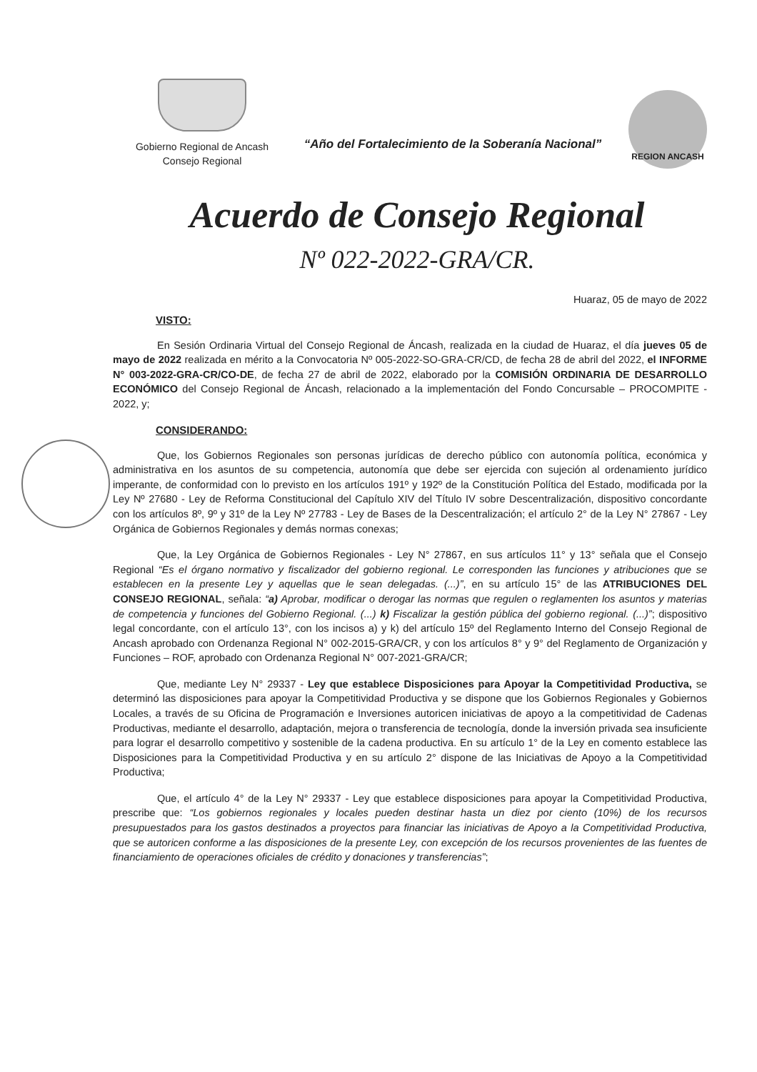Gobierno Regional de Ancash
Consejo Regional
“Año del Fortalecimiento de la Soberanía Nacional”
REGION ANCASH
Acuerdo de Consejo Regional
Nº 022-2022-GRA/CR.
Huaraz, 05 de mayo de 2022
VISTO:
En Sesión Ordinaria Virtual del Consejo Regional de Áncash, realizada en la ciudad de Huaraz, el día jueves 05 de mayo de 2022 realizada en mérito a la Convocatoria Nº 005-2022-SO-GRA-CR/CD, de fecha 28 de abril del 2022, el INFORME N° 003-2022-GRA-CR/CO-DE, de fecha 27 de abril de 2022, elaborado por la COMISIÓN ORDINARIA DE DESARROLLO ECONÓMICO del Consejo Regional de Áncash, relacionado a la implementación del Fondo Concursable – PROCOMPITE - 2022, y;
CONSIDERANDO:
Que, los Gobiernos Regionales son personas jurídicas de derecho público con autonomía política, económica y administrativa en los asuntos de su competencia, autonomía que debe ser ejercida con sujeción al ordenamiento jurídico imperante, de conformidad con lo previsto en los artículos 191º y 192º de la Constitución Política del Estado, modificada por la Ley Nº 27680 - Ley de Reforma Constitucional del Capítulo XIV del Título IV sobre Descentralización, dispositivo concordante con los artículos 8º, 9º y 31º de la Ley Nº 27783 - Ley de Bases de la Descentralización; el artículo 2° de la Ley N° 27867 - Ley Orgánica de Gobiernos Regionales y demás normas conexas;
Que, la Ley Orgánica de Gobiernos Regionales - Ley N° 27867, en sus artículos 11° y 13° señala que el Consejo Regional “Es el órgano normativo y fiscalizador del gobierno regional. Le corresponden las funciones y atribuciones que se establecen en la presente Ley y aquellas que le sean delegadas. (...)”, en su artículo 15° de las ATRIBUCIONES DEL CONSEJO REGIONAL, señala: “a) Aprobar, modificar o derogar las normas que regulen o reglamenten los asuntos y materias de competencia y funciones del Gobierno Regional. (...) k) Fiscalizar la gestión pública del gobierno regional. (...)”; dispositivo legal concordante, con el artículo 13°, con los incisos a) y k) del artículo 15º del Reglamento Interno del Consejo Regional de Ancash aprobado con Ordenanza Regional N° 002-2015-GRA/CR, y con los artículos 8° y 9° del Reglamento de Organización y Funciones – ROF, aprobado con Ordenanza Regional N° 007-2021-GRA/CR;
Que, mediante Ley N° 29337 - Ley que establece Disposiciones para Apoyar la Competitividad Productiva, se determinó las disposiciones para apoyar la Competitividad Productiva y se dispone que los Gobiernos Regionales y Gobiernos Locales, a través de su Oficina de Programación e Inversiones autoricen iniciativas de apoyo a la competitividad de Cadenas Productivas, mediante el desarrollo, adaptación, mejora o transferencia de tecnología, donde la inversión privada sea insuficiente para lograr el desarrollo competitivo y sostenible de la cadena productiva. En su artículo 1° de la Ley en comento establece las Disposiciones para la Competitividad Productiva y en su artículo 2° dispone de las Iniciativas de Apoyo a la Competitividad Productiva;
Que, el artículo 4° de la Ley N° 29337 - Ley que establece disposiciones para apoyar la Competitividad Productiva, prescribe que: “Los gobiernos regionales y locales pueden destinar hasta un diez por ciento (10%) de los recursos presupuestados para los gastos destinados a proyectos para financiar las iniciativas de Apoyo a la Competitividad Productiva, que se autoricen conforme a las disposiciones de la presente Ley, con excepción de los recursos provenientes de las fuentes de financiamiento de operaciones oficiales de crédito y donaciones y transferencias”;